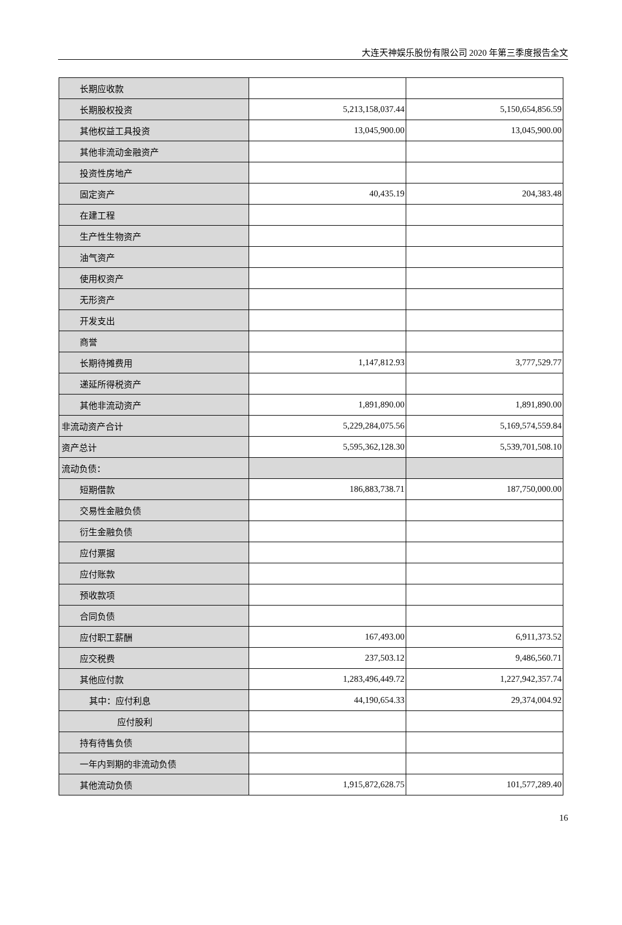大连天神娱乐股份有限公司 2020 年第三季度报告全文
| 长期应收款 | | |
| 长期股权投资 | 5,213,158,037.44 | 5,150,654,856.59 |
| 其他权益工具投资 | 13,045,900.00 | 13,045,900.00 |
| 其他非流动金融资产 | | |
| 投资性房地产 | | |
| 固定资产 | 40,435.19 | 204,383.48 |
| 在建工程 | | |
| 生产性生物资产 | | |
| 油气资产 | | |
| 使用权资产 | | |
| 无形资产 | | |
| 开发支出 | | |
| 商誉 | | |
| 长期待摊费用 | 1,147,812.93 | 3,777,529.77 |
| 递延所得税资产 | | |
| 其他非流动资产 | 1,891,890.00 | 1,891,890.00 |
| 非流动资产合计 | 5,229,284,075.56 | 5,169,574,559.84 |
| 资产总计 | 5,595,362,128.30 | 5,539,701,508.10 |
| 流动负债： | | |
| 短期借款 | 186,883,738.71 | 187,750,000.00 |
| 交易性金融负债 | | |
| 衍生金融负债 | | |
| 应付票据 | | |
| 应付账款 | | |
| 预收款项 | | |
| 合同负债 | | |
| 应付职工薪酬 | 167,493.00 | 6,911,373.52 |
| 应交税费 | 237,503.12 | 9,486,560.71 |
| 其他应付款 | 1,283,496,449.72 | 1,227,942,357.74 |
| 其中：应付利息 | 44,190,654.33 | 29,374,004.92 |
| 应付股利 | | |
| 持有待售负债 | | |
| 一年内到期的非流动负债 | | |
| 其他流动负债 | 1,915,872,628.75 | 101,577,289.40 |
16